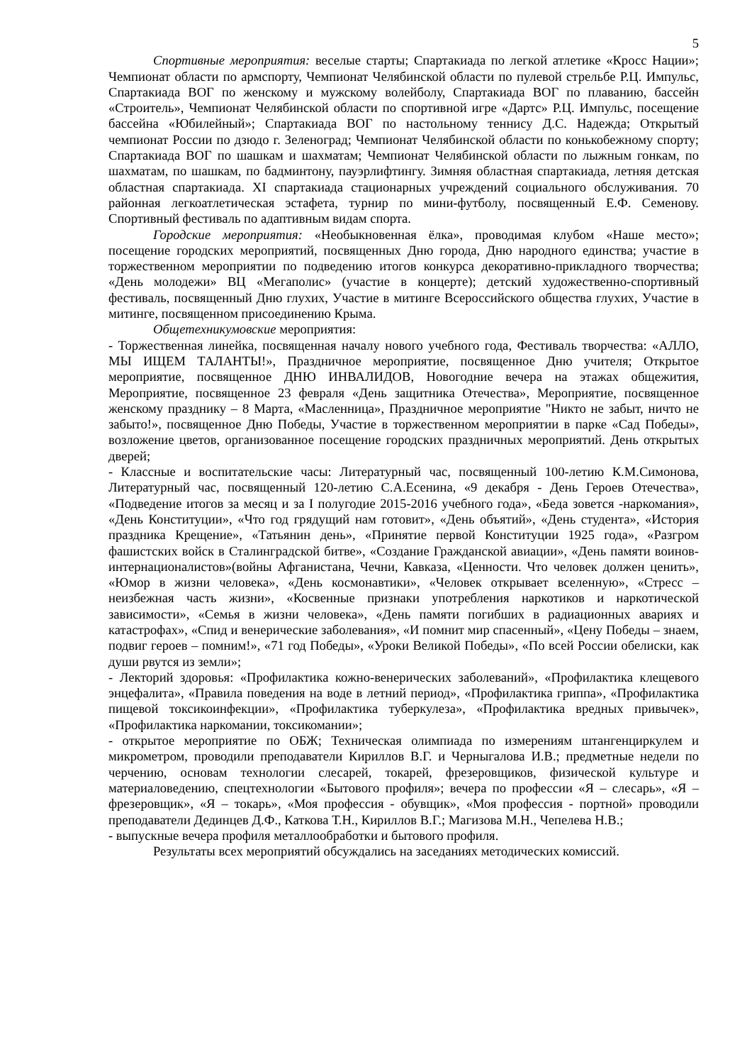5
Спортивные мероприятия: веселые старты; Спартакиада по легкой атлетике «Кросс Нации»; Чемпионат области по армспорту, Чемпионат Челябинской области по пулевой стрельбе Р.Ц. Импульс, Спартакиада ВОГ по женскому и мужскому волейболу, Спартакиада ВОГ по плаванию, бассейн «Строитель», Чемпионат Челябинской области по спортивной игре «Дартс» Р.Ц. Импульс, посещение бассейна «Юбилейный»; Спартакиада ВОГ по настольному теннису Д.С. Надежда; Открытый чемпионат России по дзюдо г. Зеленоград; Чемпионат Челябинской области по конькобежному спорту; Спартакиада ВОГ по шашкам и шахматам; Чемпионат Челябинской области по лыжным гонкам, по шахматам, по шашкам, по бадминтону, пауэрлифтингу. Зимняя областная спартакиада, летняя детская областная спартакиада. XI спартакиада стационарных учреждений социального обслуживания. 70 районная легкоатлетическая эстафета, турнир по мини-футболу, посвященный Е.Ф. Семенову. Спортивный фестиваль по адаптивным видам спорта.
Городские мероприятия: «Необыкновенная ёлка», проводимая клубом «Наше место»; посещение городских мероприятий, посвященных Дню города, Дню народного единства; участие в торжественном мероприятии по подведению итогов конкурса декоративно-прикладного творчества; «День молодежи» ВЦ «Мегаполис» (участие в концерте); детский художественно-спортивный фестиваль, посвященный Дню глухих, Участие в митинге Всероссийского общества глухих, Участие в митинге, посвященном присоединению Крыма.
Общетехникумовские мероприятия:
- Торжественная линейка, посвященная началу нового учебного года, Фестиваль творчества: «АЛЛО, МЫ ИЩЕМ ТАЛАНТЫ!», Праздничное мероприятие, посвященное Дню учителя; Открытое мероприятие, посвященное ДНЮ ИНВАЛИДОВ, Новогодние вечера на этажах общежития, Мероприятие, посвященное 23 февраля «День защитника Отечества», Мероприятие, посвященное женскому празднику – 8 Марта, «Масленница», Праздничное мероприятие "Никто не забыт, ничто не забыто!», посвященное Дню Победы, Участие в торжественном мероприятии в парке «Сад Победы», возложение цветов, организованное посещение городских праздничных мероприятий. День открытых дверей;
- Классные и воспитательские часы: Литературный час, посвященный 100-летию К.М.Симонова, Литературный час, посвященный 120-летию С.А.Есенина, «9 декабря - День Героев Отечества», «Подведение итогов за месяц и за I полугодие 2015-2016 учебного года», «Беда зовется -наркомания», «День Конституции», «Что год грядущий нам готовит», «День объятий», «День студента», «История праздника Крещение», «Татьянин день», «Принятие первой Конституции 1925 года», «Разгром фашистских войск в Сталинградской битве», «Создание Гражданской авиации», «День памяти воинов-интернационалистов»(войны Афганистана, Чечни, Кавказа, «Ценности. Что человек должен ценить», «Юмор в жизни человека», «День космонавтики», «Человек открывает вселенную», «Стресс – неизбежная часть жизни», «Косвенные признаки употребления наркотиков и наркотической зависимости», «Семья в жизни человека», «День памяти погибших в радиационных авариях и катастрофах», «Спид и венерические заболевания», «И помнит мир спасенный», «Цену Победы – знаем, подвиг героев – помним!», «71 год Победы», «Уроки Великой Победы», «По всей России обелиски, как души рвутся из земли»;
- Лекторий здоровья: «Профилактика кожно-венерических заболеваний», «Профилактика клещевого энцефалита», «Правила поведения на воде в летний период», «Профилактика гриппа», «Профилактика пищевой токсикоинфекции», «Профилактика туберкулеза», «Профилактика вредных привычек», «Профилактика наркомании, токсикомании»;
- открытое мероприятие по ОБЖ; Техническая олимпиада по измерениям штангенциркулем и микрометром, проводили преподаватели Кириллов В.Г. и Черныгалова И.В.; предметные недели по черчению, основам технологии слесарей, токарей, фрезеровщиков, физической культуре и материаловедению, спецтехнологии «Бытового профиля»; вечера по профессии «Я – слесарь», «Я – фрезеровщик», «Я – токарь», «Моя профессия - обувщик», «Моя профессия - портной» проводили преподаватели Дединцев Д.Ф., Каткова Т.Н., Кириллов В.Г.; Магизова М.Н., Чепелева Н.В.;
- выпускные вечера профиля металлообработки и бытового профиля.
Результаты всех мероприятий обсуждались на заседаниях методических комиссий.